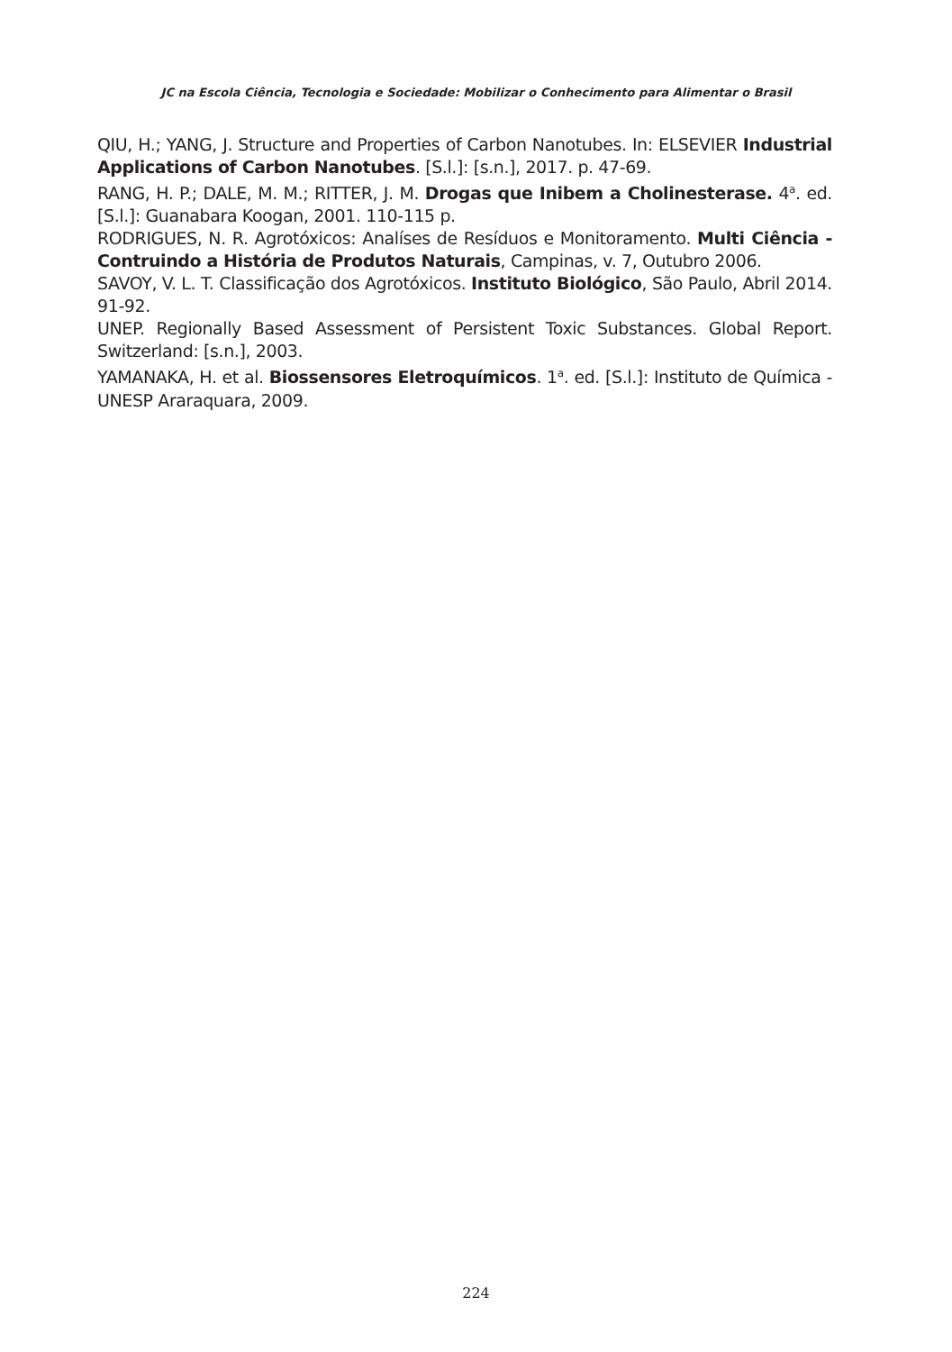JC na Escola Ciência, Tecnologia e Sociedade: Mobilizar o Conhecimento para Alimentar o Brasil
QIU, H.; YANG, J. Structure and Properties of Carbon Nanotubes. In: ELSEVIER Industrial Applications of Carbon Nanotubes. [S.l.]: [s.n.], 2017. p. 47-69.
RANG, H. P.; DALE, M. M.; RITTER, J. M. Drogas que Inibem a Cholinesterase. 4<sup>a</sup>. ed. [S.l.]: Guanabara Koogan, 2001. 110-115 p.
RODRIGUES, N. R. Agrotóxicos: Analíses de Resíduos e Monitoramento. Multi Ciência - Contruindo a História de Produtos Naturais, Campinas, v. 7, Outubro 2006.
SAVOY, V. L. T. Classificação dos Agrotóxicos. Instituto Biológico, São Paulo, Abril 2014. 91-92.
UNEP. Regionally Based Assessment of Persistent Toxic Substances. Global Report. Switzerland: [s.n.], 2003.
YAMANAKA, H. et al. Biossensores Eletroquímicos. 1<sup>a</sup>. ed. [S.l.]: Instituto de Química - UNESP Araraquara, 2009.
224